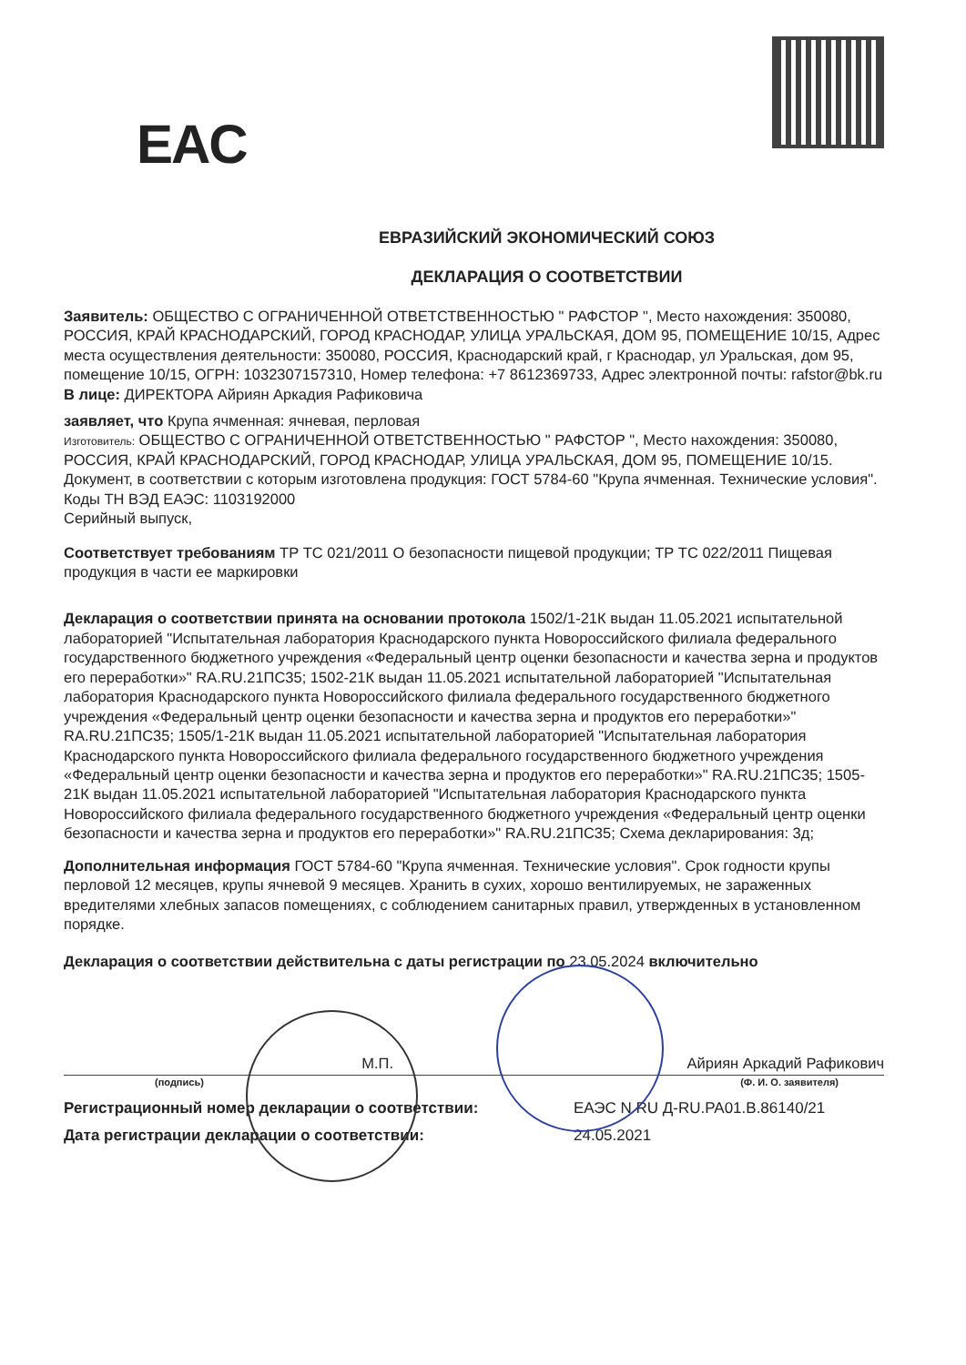EAC
ЕВРАЗИЙСКИЙ ЭКОНОМИЧЕСКИЙ СОЮЗ
ДЕКЛАРАЦИЯ О СООТВЕТСТВИИ
Заявитель: ОБЩЕСТВО С ОГРАНИЧЕННОЙ ОТВЕТСТВЕННОСТЬЮ " РАФСТОР ", Место нахождения: 350080, РОССИЯ, КРАЙ КРАСНОДАРСКИЙ, ГОРОД КРАСНОДАР, УЛИЦА УРАЛЬСКАЯ, ДОМ 95, ПОМЕЩЕНИЕ 10/15, Адрес места осуществления деятельности: 350080, РОССИЯ, Краснодарский край, г Краснодар, ул Уральская, дом 95, помещение 10/15, ОГРН: 1032307157310, Номер телефона: +7 8612369733, Адрес электронной почты: rafstor@bk.ru
В лице: ДИРЕКТОРА Айриян Аркадия Рафиковича
заявляет, что Крупа ячменная: ячневая, перловая
Изготовитель: ОБЩЕСТВО С ОГРАНИЧЕННОЙ ОТВЕТСТВЕННОСТЬЮ " РАФСТОР ", Место нахождения: 350080, РОССИЯ, КРАЙ КРАСНОДАРСКИЙ, ГОРОД КРАСНОДАР, УЛИЦА УРАЛЬСКАЯ, ДОМ 95, ПОМЕЩЕНИЕ 10/15.
Документ, в соответствии с которым изготовлена продукция: ГОСТ 5784-60 "Крупа ячменная. Технические условия".
Коды ТН ВЭД ЕАЭС: 1103192000
Серийный выпуск,
Соответствует требованиям ТР ТС 021/2011 О безопасности пищевой продукции; ТР ТС 022/2011 Пищевая продукция в части ее маркировки
Декларация о соответствии принята на основании протокола 1502/1-21К выдан 11.05.2021 испытательной лабораторией "Испытательная лаборатория Краснодарского пункта Новороссийского филиала федерального государственного бюджетного учреждения «Федеральный центр оценки безопасности и качества зерна и продуктов его переработки»" RA.RU.21ПС35; 1502-21К выдан 11.05.2021 испытательной лабораторией "Испытательная лаборатория Краснодарского пункта Новороссийского филиала федерального государственного бюджетного учреждения «Федеральный центр оценки безопасности и качества зерна и продуктов его переработки»" RA.RU.21ПС35; 1505/1-21К выдан 11.05.2021 испытательной лабораторией "Испытательная лаборатория Краснодарского пункта Новороссийского филиала федерального государственного бюджетного учреждения «Федеральный центр оценки безопасности и качества зерна и продуктов его переработки»" RA.RU.21ПС35; 1505-21К выдан 11.05.2021 испытательной лабораторией "Испытательная лаборатория Краснодарского пункта Новороссийского филиала федерального государственного бюджетного учреждения «Федеральный центр оценки безопасности и качества зерна и продуктов его переработки»" RA.RU.21ПС35; Схема декларирования: 3д;
Дополнительная информация ГОСТ 5784-60 "Крупа ячменная. Технические условия". Срок годности крупы перловой 12 месяцев, крупы ячневой 9 месяцев. Хранить в сухих, хорошо вентилируемых, не зараженных вредителями хлебных запасов помещениях, с соблюдением санитарных правил, утвержденных в установленном порядке.
Декларация о соответствии действительна с даты регистрации по 23.05.2024 включительно
М.П. Айриян Аркадий Рафикович
(подпись) (Ф. И. О. заявителя)
Регистрационный номер декларации о соответствии: ЕАЭС N RU Д-RU.PA01.B.86140/21 Дата регистрации декларации о соответствии: 24.05.2021